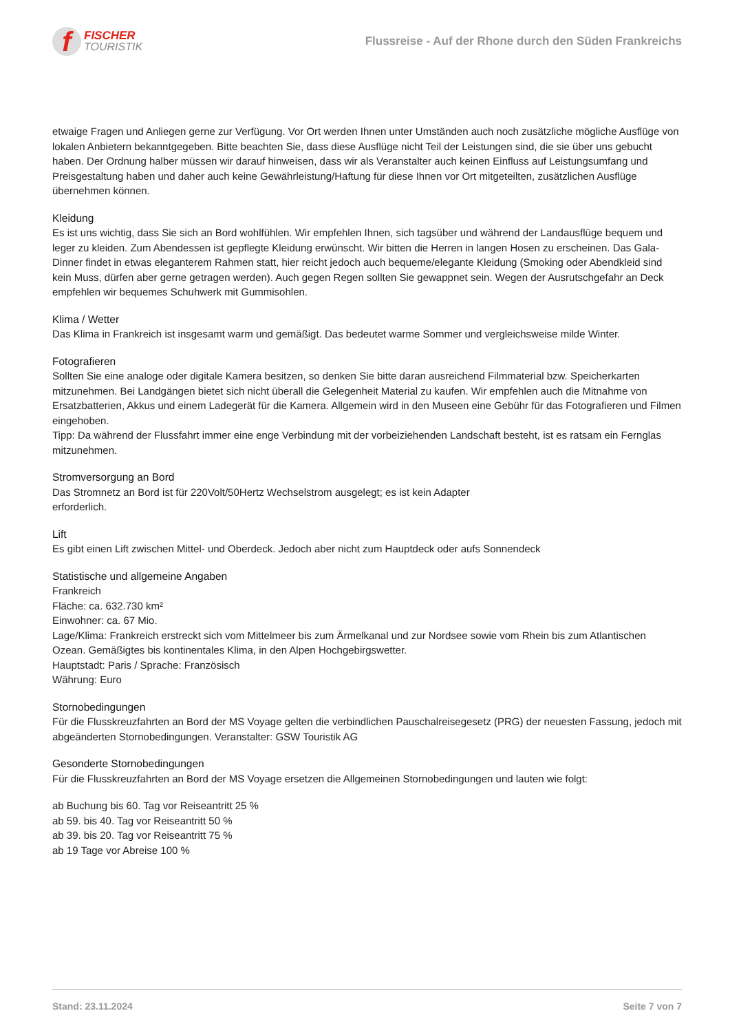f
FISCHER
TOURISTIK
Flussreise - Auf der Rhone durch den Süden Frankreichs
etwaige Fragen und Anliegen gerne zur Verfügung. Vor Ort werden Ihnen unter Umständen auch noch zusätzliche mögliche Ausflüge von lokalen Anbietern bekanntgegeben. Bitte beachten Sie, dass diese Ausflüge nicht Teil der Leistungen sind, die sie über uns gebucht haben. Der Ordnung halber müssen wir darauf hinweisen, dass wir als Veranstalter auch keinen Einfluss auf Leistungsumfang und Preisgestaltung haben und daher auch keine Gewährleistung/Haftung für diese Ihnen vor Ort mitgeteilten, zusätzlichen Ausflüge übernehmen können.
Kleidung
Es ist uns wichtig, dass Sie sich an Bord wohlfühlen. Wir empfehlen Ihnen, sich tagsüber und während der Landausflüge bequem und leger zu kleiden. Zum Abendessen ist gepflegte Kleidung erwünscht. Wir bitten die Herren in langen Hosen zu erscheinen. Das Gala-Dinner findet in etwas eleganterem Rahmen statt, hier reicht jedoch auch bequeme/elegante Kleidung (Smoking oder Abendkleid sind kein Muss, dürfen aber gerne getragen werden). Auch gegen Regen sollten Sie gewappnet sein. Wegen der Ausrutschgefahr an Deck empfehlen wir bequemes Schuhwerk mit Gummisohlen.
Klima / Wetter
Das Klima in Frankreich ist insgesamt warm und gemäßigt. Das bedeutet warme Sommer und vergleichsweise milde Winter.
Fotografieren
Sollten Sie eine analoge oder digitale Kamera besitzen, so denken Sie bitte daran ausreichend Filmmaterial bzw. Speicherkarten mitzunehmen. Bei Landgängen bietet sich nicht überall die Gelegenheit Material zu kaufen. Wir empfehlen auch die Mitnahme von Ersatzbatterien, Akkus und einem Ladegerät für die Kamera. Allgemein wird in den Museen eine Gebühr für das Fotografieren und Filmen eingehoben.
Tipp: Da während der Flussfahrt immer eine enge Verbindung mit der vorbeiziehenden Landschaft besteht, ist es ratsam ein Fernglas mitzunehmen.
Stromversorgung an Bord
Das Stromnetz an Bord ist für 220Volt/50Hertz Wechselstrom ausgelegt; es ist kein Adapter
erforderlich.
Lift
Es gibt einen Lift zwischen Mittel- und Oberdeck. Jedoch aber nicht zum Hauptdeck oder aufs Sonnendeck
Statistische und allgemeine Angaben
Frankreich
Fläche: ca. 632.730 km²
Einwohner: ca. 67 Mio.
Lage/Klima: Frankreich erstreckt sich vom Mittelmeer bis zum Ärmelkanal und zur Nordsee sowie vom Rhein bis zum Atlantischen Ozean. Gemäßigtes bis kontinentales Klima, in den Alpen Hochgebirgswetter.
Hauptstadt: Paris / Sprache: Französisch
Währung: Euro
Stornobedingungen
Für die Flusskreuzfahrten an Bord der MS Voyage gelten die verbindlichen Pauschalreisegesetz (PRG) der neuesten Fassung, jedoch mit abgeänderten Stornobedingungen. Veranstalter: GSW Touristik AG
Gesonderte Stornobedingungen
Für die Flusskreuzfahrten an Bord der MS Voyage ersetzen die Allgemeinen Stornobedingungen und lauten wie folgt:
ab Buchung bis 60. Tag vor Reiseantritt 25 %
ab 59. bis 40. Tag vor Reiseantritt 50 %
ab 39. bis 20. Tag vor Reiseantritt 75 %
ab 19 Tage vor Abreise 100 %
Stand: 23.11.2024 Seite 7 von 7